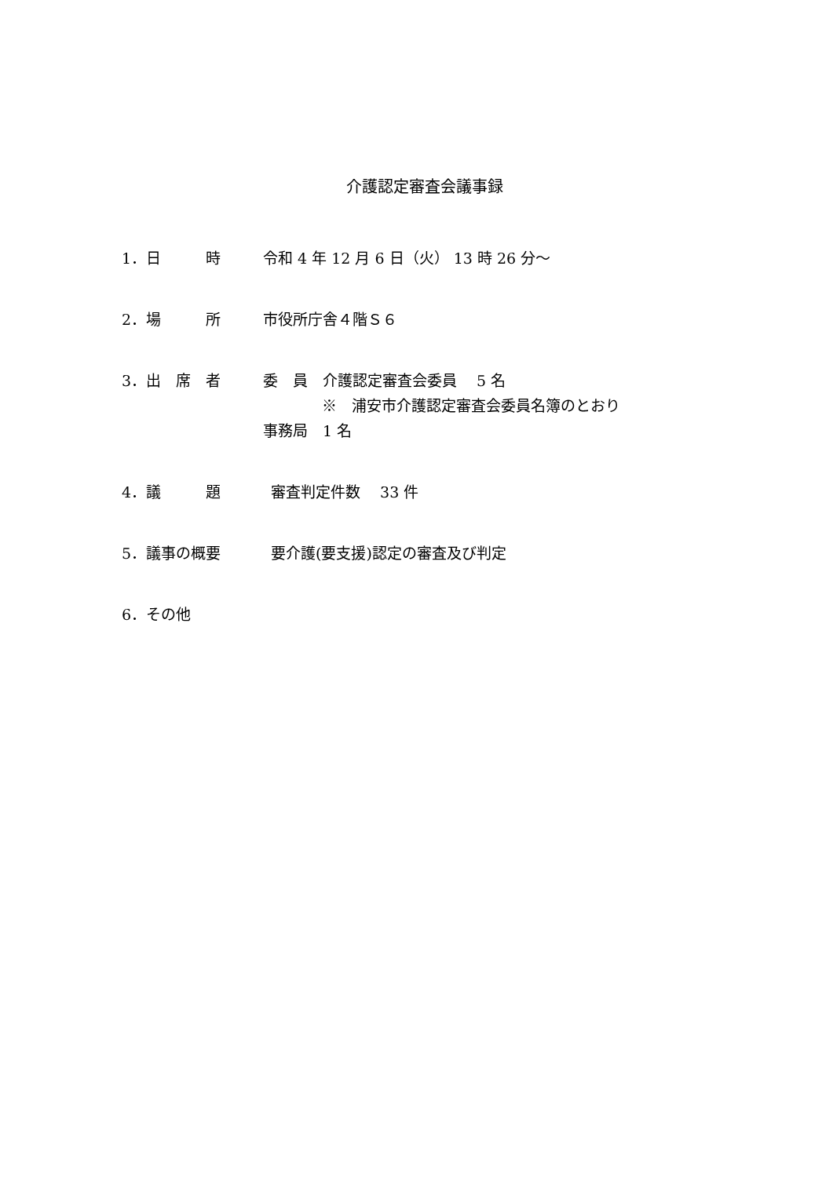介護認定審査会議事録
1．日　　　時 令和 4 年 12 月 6 日（火） 13 時 26 分～
2．場　　　所 市役所庁舎４階Ｓ６
3．出　席　者 委　員　介護認定審査会委員　 5 名
※　浦安市介護認定審査会委員名簿のとおり
事務局　1 名
4．議　　　題 審査判定件数　 33 件
5．議事の概要 要介護(要支援)認定の審査及び判定
6．その他